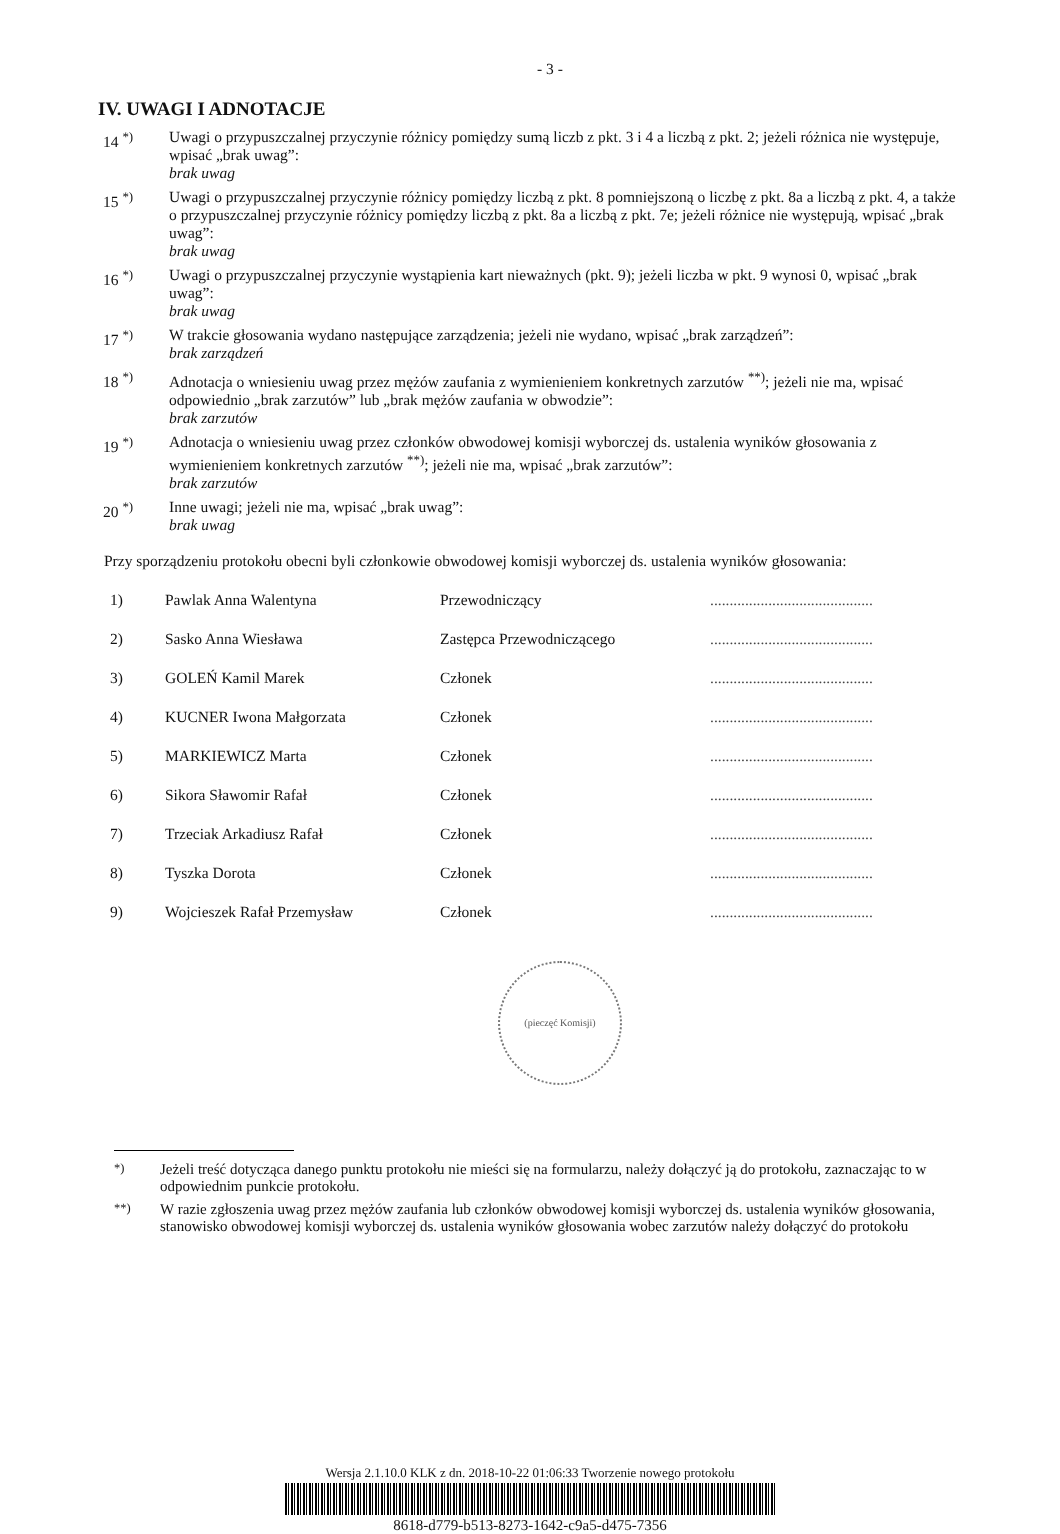- 3 -
IV. UWAGI I ADNOTACJE
14 <sup>*)</sup> Uwagi o przypuszczalnej przyczynie różnicy pomiędzy sumą liczb z pkt. 3 i 4 a liczbą z pkt. 2; jeżeli różnica nie występuje, wpisać „brak uwag”:
brak uwag
15 <sup>*)</sup> Uwagi o przypuszczalnej przyczynie różnicy pomiędzy liczbą z pkt. 8 pomniejszoną o liczbę z pkt. 8a a liczbą z pkt. 4, a także o przypuszczalnej przyczynie różnicy pomiędzy liczbą z pkt. 8a a liczbą z pkt. 7e; jeżeli różnice nie występują, wpisać „brak uwag”:
brak uwag
16 <sup>*)</sup> Uwagi o przypuszczalnej przyczynie wystąpienia kart nieważnych (pkt. 9); jeżeli liczba w pkt. 9 wynosi 0, wpisać „brak uwag”:
brak uwag
17 <sup>*)</sup> W trakcie głosowania wydano następujące zarządzenia; jeżeli nie wydano, wpisać „brak zarządzeń”:
brak zarządzeń
18 <sup>*)</sup> Adnotacja o wniesieniu uwag przez mężów zaufania z wymienieniem konkretnych zarzutów <sup>**)</sup>; jeżeli nie ma, wpisać odpowiednio „brak zarzutów” lub „brak mężów zaufania w obwodzie”:
brak zarzutów
19 <sup>*)</sup> Adnotacja o wniesieniu uwag przez członków obwodowej komisji wyborczej ds. ustalenia wyników głosowania z wymienieniem konkretnych zarzutów <sup>**)</sup>; jeżeli nie ma, wpisać „brak zarzutów”:
brak zarzutów
20 <sup>*)</sup> Inne uwagi; jeżeli nie ma, wpisać „brak uwag”:
brak uwag
Przy sporządzeniu protokołu obecni byli członkowie obwodowej komisji wyborczej ds. ustalenia wyników głosowania:
| 1) | Pawlak Anna Walentyna | Przewodniczący | .......................................... |
| 2) | Sasko Anna Wiesława | Zastępca Przewodniczącego | .......................................... |
| 3) | GOLEŃ Kamil Marek | Członek | .......................................... |
| 4) | KUCNER Iwona Małgorzata | Członek | .......................................... |
| 5) | MARKIEWICZ Marta | Członek | .......................................... |
| 6) | Sikora Sławomir Rafał | Członek | .......................................... |
| 7) | Trzeciak Arkadiusz Rafał | Członek | .......................................... |
| 8) | Tyszka Dorota | Członek | .......................................... |
| 9) | Wojcieszek Rafał Przemysław | Członek | .......................................... |
(pieczęć Komisji)
<sup>*)</sup> Jeżeli treść dotycząca danego punktu protokołu nie mieści się na formularzu, należy dołączyć ją do protokołu, zaznaczając to w odpowiednim punkcie protokołu.
<sup>**)</sup> W razie zgłoszenia uwag przez mężów zaufania lub członków obwodowej komisji wyborczej ds. ustalenia wyników głosowania, stanowisko obwodowej komisji wyborczej ds. ustalenia wyników głosowania wobec zarzutów należy dołączyć do protokołu
Wersja 2.1.10.0 KLK z dn. 2018-10-22 01:06:33 Tworzenie nowego protokołu
8618-d779-b513-8273-1642-c9a5-d475-7356